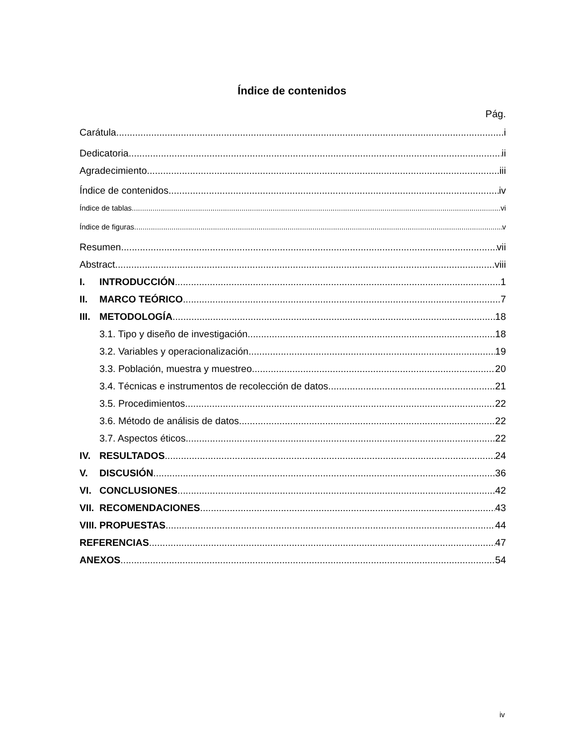Índice de contenidos
Pág.
Carátula i
Dedicatoria ii
Agradecimiento iii
Índice de contenidos iv
Índice de tablas vi
Índice de figuras v
Resumen vii
Abstract viii
I. INTRODUCCIÓN 1
II. MARCO TEÓRICO 7
III. METODOLOGÍA 18
3.1. Tipo y diseño de investigación 18
3.2. Variables y operacionalización 19
3.3. Población, muestra y muestreo 20
3.4. Técnicas e instrumentos de recolección de datos 21
3.5. Procedimientos 22
3.6. Método de análisis de datos 22
3.7. Aspectos éticos 22
IV. RESULTADOS 24
V. DISCUSIÓN 36
VI. CONCLUSIONES 42
VII. RECOMENDACIONES 43
VIII. PROPUESTAS 44
REFERENCIAS 47
ANEXOS 54
iv